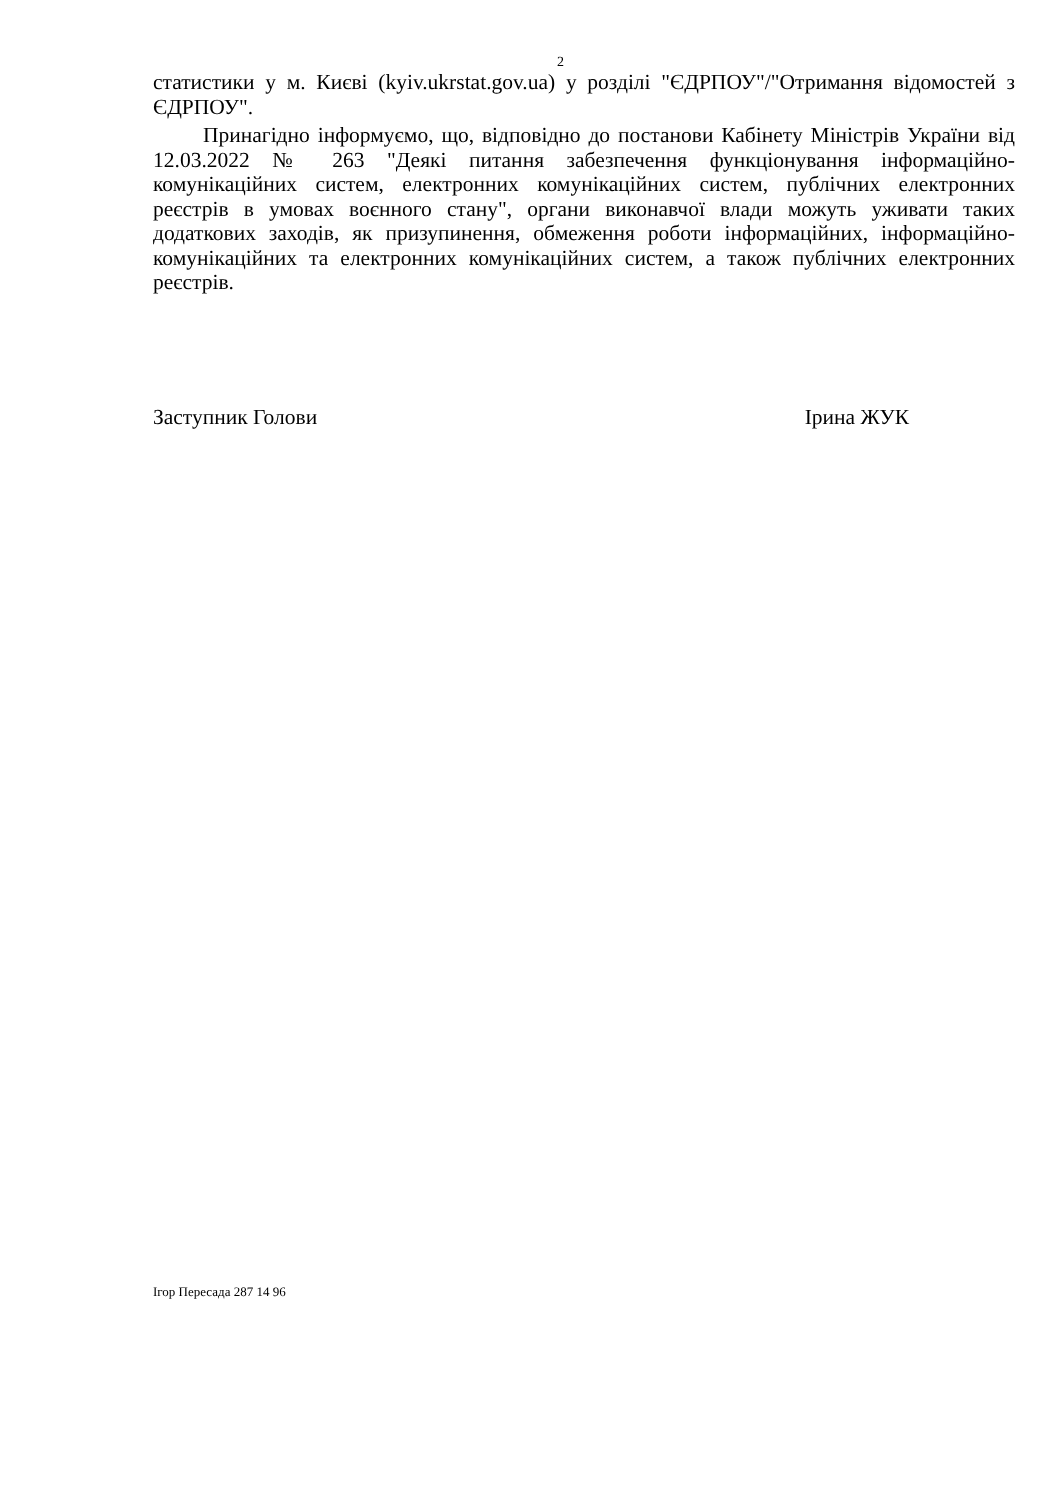2
статистики у м. Києві (kyiv.ukrstat.gov.ua) у розділі "ЄДРПОУ"/"Отримання відомостей з ЄДРПОУ".
Принагідно інформуємо, що, відповідно до постанови Кабінету Міністрів України від 12.03.2022 № 263 "Деякі питання забезпечення функціонування інформаційно-комунікаційних систем, електронних комунікаційних систем, публічних електронних реєстрів в умовах воєнного стану", органи виконавчої влади можуть уживати таких додаткових заходів, як призупинення, обмеження роботи інформаційних, інформаційно-комунікаційних та електронних комунікаційних систем, а також публічних електронних реєстрів.
Заступник Голови Ірина ЖУК
Ігор Пересада 287 14 96